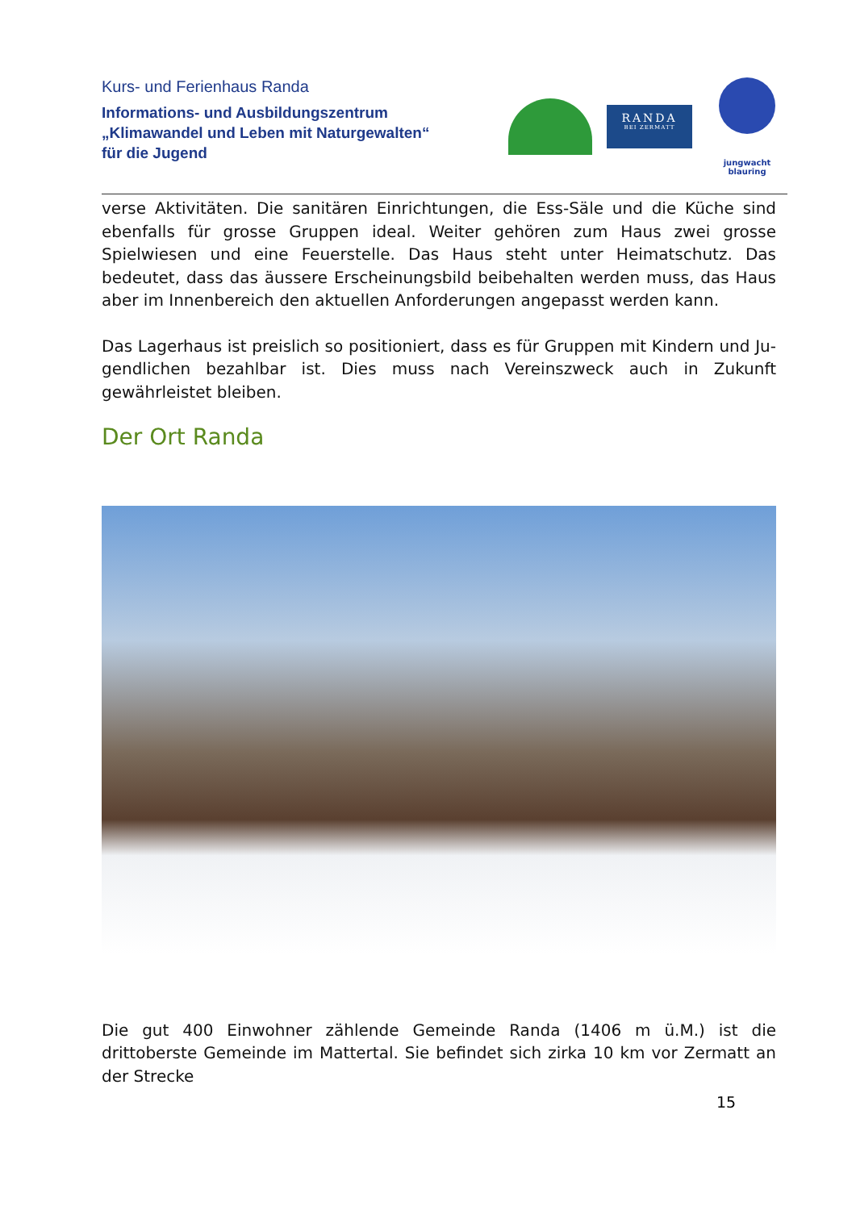Kurs- und Ferienhaus Randa
Informations- und Ausbildungszentrum
„Klimawandel und Leben mit Naturgewalten“
für die Jugend
RANDA
BEI ZERMATT
jungwacht
blauring
verse Aktivitäten. Die sanitären Einrichtungen, die Ess-Säle und die Küche sind eben­falls für grosse Gruppen ideal. Weiter gehören zum Haus zwei grosse Spielwiesen und eine Feuerstelle. Das Haus steht unter Heimatschutz. Das bedeutet, dass das äussere Erscheinungsbild beibehalten werden muss, das Haus aber im Innenbe­reich den aktuellen Anforderungen angepasst werden kann.
Das Lagerhaus ist preislich so positioniert, dass es für Gruppen mit Kindern und Ju­gendlichen bezahlbar ist. Dies muss nach Vereinszweck auch in Zukunft gewährleis­tet bleiben.
Der Ort Randa
Die gut 400 Einwohner zählende Gemeinde Randa (1406 m ü.M.) ist die drittoberste Gemeinde im Mattertal. Sie befindet sich zirka 10 km vor Zermatt an der Strecke
15